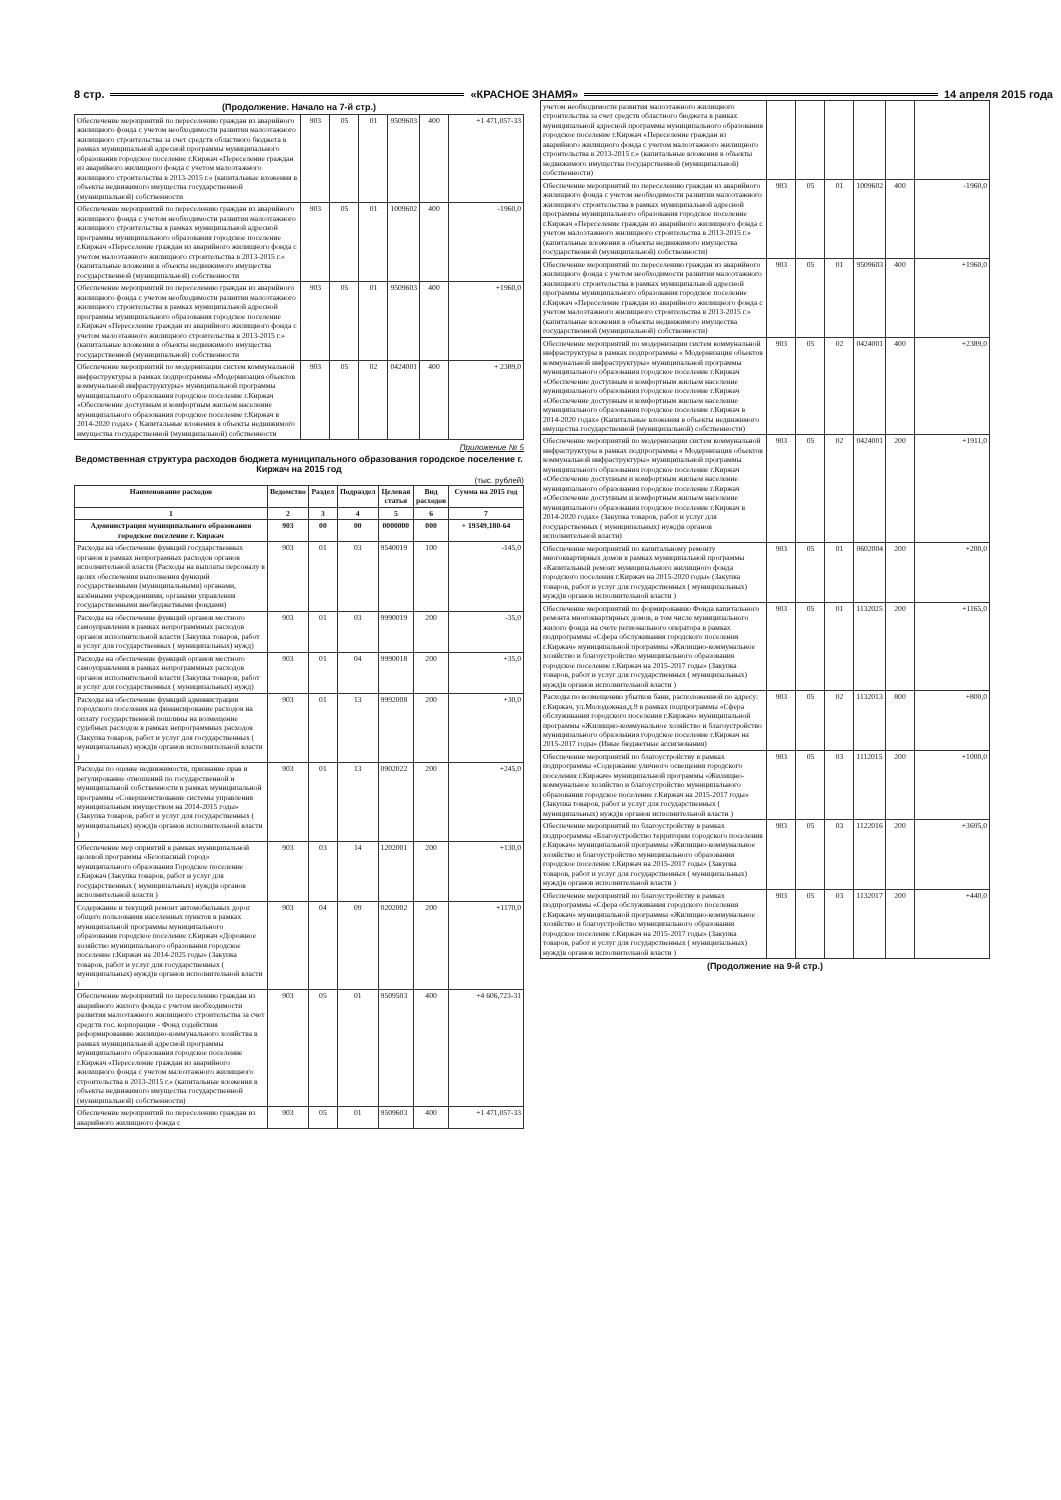8 стр. «КРАСНОЕ ЗНАМЯ» 14 апреля 2015 года
(Продолжение. Начало на 7-й стр.)
| Обеспечение мероприятий по переселению граждан из аварийного жилищного фонда с учетом необходимости развития малоэтажного жилищного строительства за счет средств областного бюджета в рамках муниципальной адресной программы муниципального образования городское поселение г.Киржач «Переселение граждан из аварийного жилищного фонда с учетом малоэтажного жилищного строительства в 2013-2015 г.» (капитальные вложения в объекты недвижимого имущества государственной (муниципальной) собственности | 903 | 05 | 01 | 9509603 | 400 | +1 471,057-33 |
| Обеспечение мероприятий по переселению граждан из аварийного жилищного фонда с учетом необходимости развития малоэтажного жилищного строительства в рамках муниципальной адресной программы муниципального образования городское поселение г.Киржач «Переселение граждан из аварийного жилищного фонда с учетом малоэтажного жилищного строительства в 2013-2015 г.» (капитальные вложения в объекты недвижимого имущества государственной (муниципальной) собственности | 903 | 05 | 01 | 1009602 | 400 | -1960,0 |
| Обеспечение мероприятий по переселению граждан из аварийного жилищного фонда с учетом необходимости развития малоэтажного жилищного строительства в рамках муниципальной адресной программы муниципального образования городское поселение г.Киржач «Переселение граждан из аварийного жилищного фонда с учетом малоэтажного жилищного строительства в 2013-2015 г.» (капитальные вложения в объекты недвижимого имущества государственной (муниципальной) собственности | 903 | 05 | 01 | 9509603 | 400 | +1960,0 |
| Обеспечение мероприятий по модернизации систем коммунальной инфраструктуры в рамках подпрограммы «Модернизация объектов коммунальной инфраструктуры» муниципальной программы муниципального образования городское поселение г.Киржач «Обеспечение доступным и комфортным жильем население муниципального образования городское поселение г.Киржач в 2014-2020 годах» ( Капитальные вложения в объекты недвижимого имущества государственной (муниципальной) собственности | 903 | 05 | 02 | 0424001 | 400 | + 2389,0 |
Приложение № 5
Ведомственная структура расходов бюджета муниципального образования городское поселение г. Киржач на 2015 год
(тыс. рублей)
| Наименование расходов | Ведомство | Раздел | Подраздел | Целевая статья | Вид расходов | Сумма на 2015 год |
| --- | --- | --- | --- | --- | --- | --- |
| 1 | 2 | 3 | 4 | 5 | 6 | 7 |
| Администрация муниципального образования городское поселение г. Киржач | 903 | 00 | 00 | 0000000 | 000 | + 19349,180-64 |
| Расходы на обеспечение функций государственных органов в рамках непрограмных расходов органов исполнительной власти (Расходы на выплаты персоналу в целях обеспечения выполнения функций государственными (муниципальными) органами, казёнными учреждениями, органами управления государственными внебюджетными фондами) | 903 | 01 | 03 | 9540019 | 100 | -145,0 |
| Расходы на обеспечение функций органов местного самоуправления в рамках непрограммных расходов органов исполнительной власти (Закупка товаров, работ и услуг для государственных ( муниципальных) нужд) | 903 | 01 | 03 | 9990019 | 200 | -35,0 |
| Расходы на обеспечение функций органов местного самоуправления в рамках непрограммных расходов органов исполнительной власти (Закупка товаров, работ и услуг для государственных ( муниципальных) нужд) | 903 | 01 | 04 | 9990018 | 200 | +35,0 |
| Расходы на обеспечение функций администрации городского поселения на финансирование расходов на оплату государственной пошлины на возмещение судебных расходов в рамках непрограммных расходов (Закупка товаров, работ и услуг для государственных ( муниципальных) нужд)в органов исполнительной власти ) | 903 | 01 | 13 | 9992008 | 200 | +30,0 |
| Расходы по оценке недвижимости, признание прав и регулирование отношений по государственной и муниципальной собственности в рамках муниципальной программы «Совершенствование системы управления муниципальным имуществом на 2014-2015 годы» (Закупка товаров, работ и услуг для государственных ( муниципальных) нужд)в органов исполнительной власти ) | 903 | 01 | 13 | 0902022 | 200 | +245,0 |
| Обеспечение мер оприятий в рамках муниципальной целевой программы «Безопасный город» муниципального образования Городское поселение г.Киржач (Закупка товаров, работ и услуг для государственных ( муниципальных) нужд)в органов исполнительной власти ) | 903 | 03 | 14 | 1202001 | 200 | +130,0 |
| Содержание и текущий ремонт автомобильных дорог общего пользования населенных пунктов в рамках муниципальной программы муниципального образования городское поселение г.Киржач «Дорожное хозяйство муниципального образования городское поселение г.Киржач на 2014-2025 годы» (Закупка товаров, работ и услуг для государственных ( муниципальных) нужд)в органов исполнительной власти ) | 903 | 04 | 09 | 0202002 | 200 | +1170,0 |
| Обеспечение мероприятий по переселению граждан из аварийного жилого фонда с учетом необходимости развития малоэтажного жилищного строительства за счет средств гос. корпорации - Фонд содействия реформированию жилищно-коммунального хозяйства в рамках муниципальной адресной программы муниципального образования городское поселение г.Киржач «Переселение граждан из аварийного жилищного фонда с учетом малоэтажного жилищного строительства в 2013-2015 г.» (капитальные вложения в объекты недвижимого имущества государственной (муниципальной) собственности) | 903 | 05 | 01 | 9509503 | 400 | +4 606,723-31 |
| Обеспечение мероприятий по переселению граждан из аварийного жилищного фонда с | 903 | 05 | 01 | 9509603 | 400 | +1 471,057-33 |
| учетом необходимости развития малоэтажного жилищного строительства за счет средств областного бюджета в рамках муниципальной адресной программы муниципального образования городское поселение г.Киржач «Переселение граждан из аварийного жилищного фонда с учетом малоэтажного жилищного строительства в 2013-2015 г.» (капитальные вложения в объекты недвижимого имущества государственной (муниципальной) собственности) | | | | | | |
| Обеспечение мероприятий по переселению граждан из аварийного жилищного фонда с учетом необходимости развития малоэтажного жилищного строительства в рамках муниципальной адресной программы муниципального образования городское поселение г.Киржач «Переселение граждан из аварийного жилищного фонда с учетом малоэтажного жилищного строительства в 2013-2015 г.» (капитальные вложения в объекты недвижимого имущества государственной (муниципальной) собственности) | 903 | 05 | 01 | 1009602 | 400 | -1960,0 |
| Обеспечение мероприятий по переселению граждан из аварийного жилищного фонда с учетом необходимости развития малоэтажного жилищного строительства в рамках муниципальной адресной программы муниципального образования городское поселение г.Киржач «Переселение граждан из аварийного жилищного фонда с учетом малоэтажного жилищного строительства в 2013-2015 г.» (капитальные вложения в объекты недвижимого имущества государственной (муниципальной) собственности) | 903 | 05 | 01 | 9509603 | 400 | +1960,0 |
| Обеспечение мероприятий по модернизации систем коммунальной инфраструктуры в рамках подпрограммы « Модернизация объектов коммунальной инфраструктуры» муниципальной программы муниципального образования городское поселение г.Киржач «Обеспечение доступным и комфортным жильем население муниципального образования городское поселение г.Киржач «Обеспечение доступным и комфортным жильем население муниципального образования городское поселение г.Киржач в 2014-2020 годах» (Капитальные вложения в объекты недвижимого имущества государственной (муниципальной) собственности) | 903 | 05 | 02 | 0424001 | 400 | +2389,0 |
| Обеспечение мероприятий по модернизации систем коммунальной инфраструктуры в рамках подпрограммы « Модернизация объектов коммунальной инфраструктуры» муниципальной программы муниципального образования городское поселение г.Киржач «Обеспечение доступным и комфортным жильем население муниципального образования городское поселение г.Киржач «Обеспечение доступным и комфортным жильем население муниципального образования городское поселение г.Киржач в 2014-2020 годах» (Закупка товаров, работ и услуг для государственных ( муниципальных) нужд)в органов исполнительной власти) | 903 | 05 | 02 | 0424001 | 200 | +1911,0 |
| Обеспечение мероприятий по капитальному ремонту многоквартирных домов в рамках муниципальной программы «Капитальный ремонт муниципального жилищного фонда городского поселения г.Киржач на 2015-2020 годы» (Закупка товаров, работ и услуг для государственных ( муниципальных) нужд)в органов исполнительной власти ) | 903 | 05 | 01 | 0602004 | 200 | +200,0 |
| Обеспечение мероприятий по формированию Фонда капитального ремонта многоквартирных домов, в том числе муниципального жилого фонда на счете регионального оператора в рамках подпрограммы «Сфера обслуживания городского поселения г.Киржач» муниципальной программы «Жилищно-коммунальное хозяйство и благоустройство муниципального образования городское поселение г.Киржач на 2015-2017 годы» (Закупка товаров, работ и услуг для государственных ( муниципальных) нужд)в органов исполнительной власти ) | 903 | 05 | 01 | 1132025 | 200 | +1165,0 |
| Расходы по возмещению убытков бани, расположенной по адресу: г.Киржач, ул.Молодежная,д.9 в рамках подпрограммы «Сфера обслуживания городского поселения г.Киржач» муниципальной программы «Жилищно-коммунальное хозяйство и благоустройство муниципального образования городское поселение г.Киржач на 2015-2017 годы» (Иные бюджетные ассигнования) | 903 | 05 | 02 | 1132013 | 800 | +800,0 |
| Обеспечение мероприятий по благоустройству в рамках подпрограммы «Содержание уличного освещения городского поселения г.Киржач» муниципальной программы «Жилищно-коммунальное хозяйство и благоустройство муниципального образования городское поселение г.Киржач на 2015-2017 годы» (Закупка товаров, работ и услуг для государственных ( муниципальных) нужд)в органов исполнительной власти ) | 903 | 05 | 03 | 1112015 | 200 | +1000,0 |
| Обеспечение мероприятий по благоустройству в рамках подпрограммы «Благоустройство территории городского поселения г.Киржач» муниципальной программы «Жилищно-коммунальное хозяйство и благоустройство муниципального образования городское поселение г.Киржач на 2015-2017 годы» (Закупка товаров, работ и услуг для государственных ( муниципальных) нужд)в органов исполнительной власти ) | 903 | 05 | 03 | 1122016 | 200 | +3695,0 |
| Обеспечение мероприятий по благоустройству в рамках подпрограммы «Сфера обслуживания городского поселения г.Киржач» муниципальной программы «Жилищно-коммунальное хозяйство и благоустройство муниципального образования городское поселение г.Киржач на 2015-2017 годы» (Закупка товаров, работ и услуг для государственных ( муниципальных) нужд)в органов исполнительной власти ) | 903 | 05 | 03 | 1132017 | 200 | +440,0 |
(Продолжение на 9-й стр.)